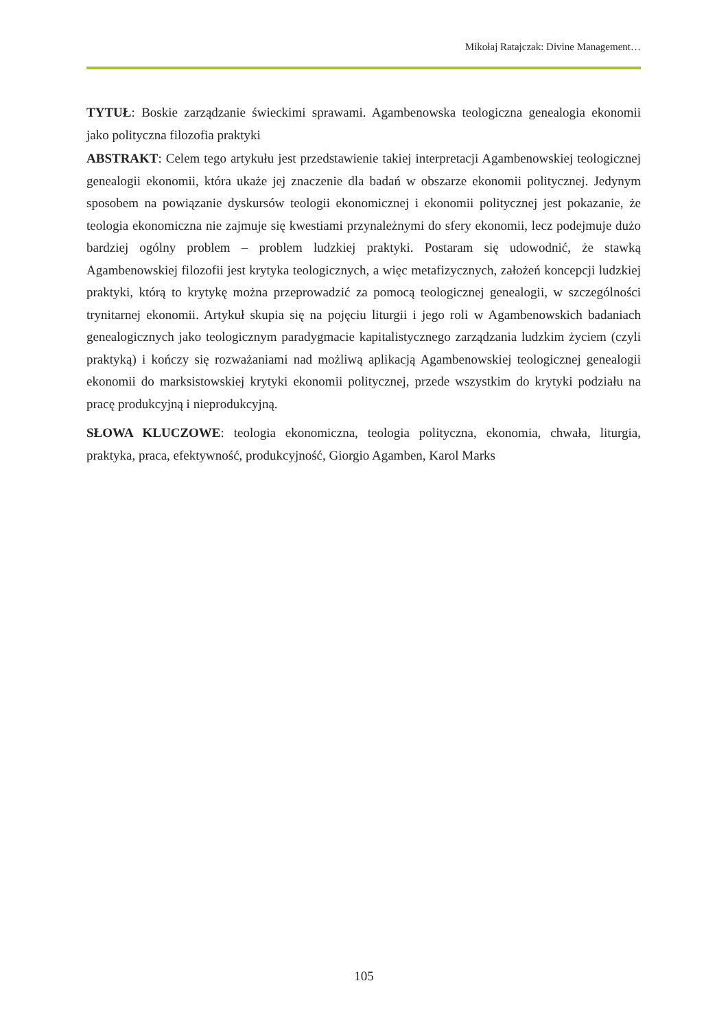Mikołaj Ratajczak: Divine Management…
TYTUŁ: Boskie zarządzanie świeckimi sprawami. Agambenowska teologiczna genealogia ekonomii jako polityczna filozofia praktyki
ABSTRAKT: Celem tego artykułu jest przedstawienie takiej interpretacji Agambenowskiej teologicznej genealogii ekonomii, która ukaże jej znaczenie dla badań w obszarze ekonomii politycznej. Jedynym sposobem na powiązanie dyskursów teologii ekonomicznej i ekonomii politycznej jest pokazanie, że teologia ekonomiczna nie zajmuje się kwestiami przynależnymi do sfery ekonomii, lecz podejmuje dużo bardziej ogólny problem – problem ludzkiej praktyki. Postaram się udowodnić, że stawką Agambenowskiej filozofii jest krytyka teologicznych, a więc metafizycznych, założeń koncepcji ludzkiej praktyki, którą to krytykę można przeprowadzić za pomocą teologicznej genealogii, w szczególności trynitarnej ekonomii. Artykuł skupia się na pojęciu liturgii i jego roli w Agambenowskich badaniach genealogicznych jako teologicznym paradygmacie kapitalistycznego zarządzania ludzkim życiem (czyli praktyką) i kończy się rozważaniami nad możliwą aplikacją Agambenowskiej teologicznej genealogii ekonomii do marksistowskiej krytyki ekonomii politycznej, przede wszystkim do krytyki podziału na pracę produkcyjną i nieprodukcyjną.
SŁOWA KLUCZOWE: teologia ekonomiczna, teologia polityczna, ekonomia, chwała, liturgia, praktyka, praca, efektywność, produkcyjność, Giorgio Agamben, Karol Marks
105